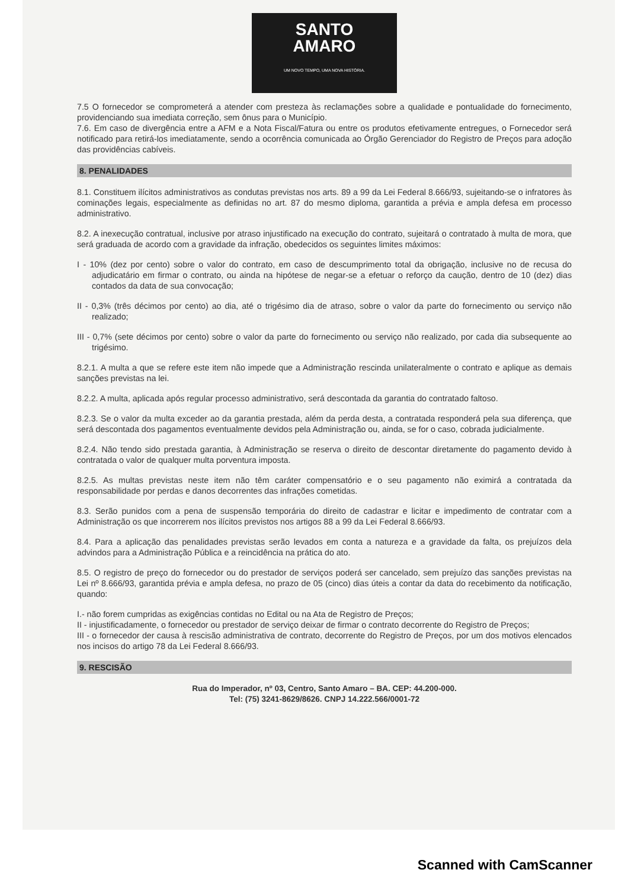SANTO
AMARO
UM NOVO TEMPO, UMA NOVA HISTÓRIA.
7.5 O fornecedor se comprometerá a atender com presteza às reclamações sobre a qualidade e pontualidade do fornecimento, providenciando sua imediata correção, sem ônus para o Município.
7.6. Em caso de divergência entre a AFM e a Nota Fiscal/Fatura ou entre os produtos efetivamente entregues, o Fornecedor será notificado para retirá-los imediatamente, sendo a ocorrência comunicada ao Órgão Gerenciador do Registro de Preços para adoção das providências cabíveis.
8. PENALIDADES
8.1. Constituem ilícitos administrativos as condutas previstas nos arts. 89 a 99 da Lei Federal 8.666/93, sujeitando-se o infratores às cominações legais, especialmente as definidas no art. 87 do mesmo diploma, garantida a prévia e ampla defesa em processo administrativo.
8.2. A inexecução contratual, inclusive por atraso injustificado na execução do contrato, sujeitará o contratado à multa de mora, que será graduada de acordo com a gravidade da infração, obedecidos os seguintes limites máximos:
I - 10% (dez por cento) sobre o valor do contrato, em caso de descumprimento total da obrigação, inclusive no de recusa do adjudicatário em firmar o contrato, ou ainda na hipótese de negar-se a efetuar o reforço da caução, dentro de 10 (dez) dias contados da data de sua convocação;
II - 0,3% (três décimos por cento) ao dia, até o trigésimo dia de atraso, sobre o valor da parte do fornecimento ou serviço não realizado;
III - 0,7% (sete décimos por cento) sobre o valor da parte do fornecimento ou serviço não realizado, por cada dia subsequente ao trigésimo.
8.2.1. A multa a que se refere este item não impede que a Administração rescinda unilateralmente o contrato e aplique as demais sanções previstas na lei.
8.2.2. A multa, aplicada após regular processo administrativo, será descontada da garantia do contratado faltoso.
8.2.3. Se o valor da multa exceder ao da garantia prestada, além da perda desta, a contratada responderá pela sua diferença, que será descontada dos pagamentos eventualmente devidos pela Administração ou, ainda, se for o caso, cobrada judicialmente.
8.2.4. Não tendo sido prestada garantia, à Administração se reserva o direito de descontar diretamente do pagamento devido à contratada o valor de qualquer multa porventura imposta.
8.2.5. As multas previstas neste item não têm caráter compensatório e o seu pagamento não eximirá a contratada da responsabilidade por perdas e danos decorrentes das infrações cometidas.
8.3. Serão punidos com a pena de suspensão temporária do direito de cadastrar e licitar e impedimento de contratar com a Administração os que incorrerem nos ilícitos previstos nos artigos 88 a 99 da Lei Federal 8.666/93.
8.4. Para a aplicação das penalidades previstas serão levados em conta a natureza e a gravidade da falta, os prejuízos dela advindos para a Administração Pública e a reincidência na prática do ato.
8.5. O registro de preço do fornecedor ou do prestador de serviços poderá ser cancelado, sem prejuízo das sanções previstas na Lei nº 8.666/93, garantida prévia e ampla defesa, no prazo de 05 (cinco) dias úteis a contar da data do recebimento da notificação, quando:
I.- não forem cumpridas as exigências contidas no Edital ou na Ata de Registro de Preços;
II - injustificadamente, o fornecedor ou prestador de serviço deixar de firmar o contrato decorrente do Registro de Preços;
III - o fornecedor der causa à rescisão administrativa de contrato, decorrente do Registro de Preços, por um dos motivos elencados nos incisos do artigo 78 da Lei Federal 8.666/93.
9. RESCISÃO
Rua do Imperador, nº 03, Centro, Santo Amaro – BA. CEP: 44.200-000.
Tel: (75) 3241-8629/8626. CNPJ 14.222.566/0001-72
Scanned with CamScanner